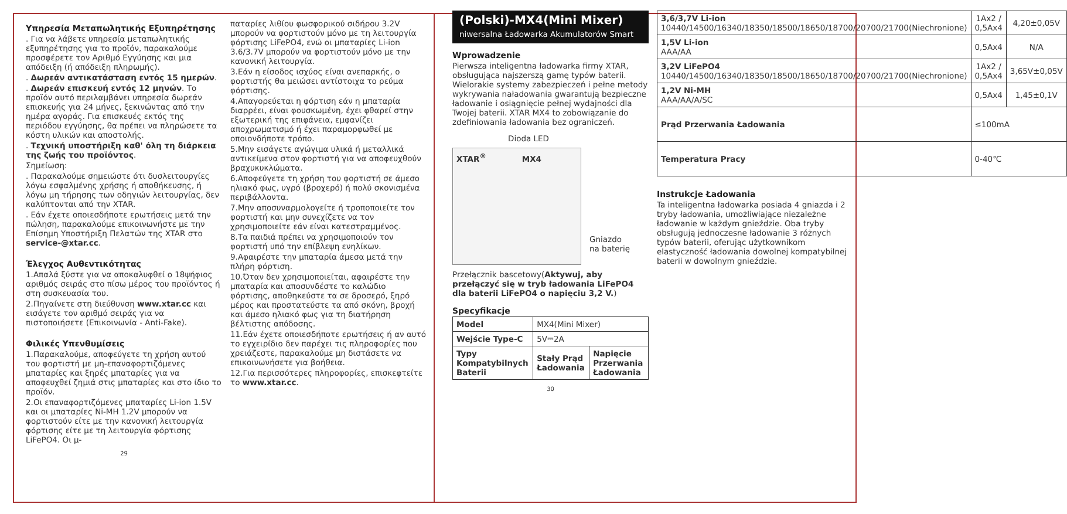Υπηρεσία Μεταπωλητικής Εξυπηρέτησης
. Για να λάβετε υπηρεσία μεταπωλητικής εξυπηρέτησης για το προϊόν, παρακαλούμε προσφέρετε τον Αριθμό Εγγύησης και μια απόδειξη (ή απόδειξη πληρωμής).
. Δωρεάν αντικατάσταση εντός 15 ημερών.
. Δωρεάν επισκευή εντός 12 μηνών. Το προϊόν αυτό περιλαμβάνει υπηρεσία δωρεάν επισκευής για 24 μήνες, ξεκινώντας από την ημέρα αγοράς. Για επισκευές εκτός της περιόδου εγγύησης, θα πρέπει να πληρώσετε τα κόστη υλικών και αποστολής.
. Τεχνική υποστήριξη καθ' όλη τη διάρκεια της ζωής του προϊόντος.
Σημείωση:
. Παρακαλούμε σημειώστε ότι δυσλειτουργίες λόγω εσφαλμένης χρήσης ή αποθήκευσης, ή λόγω μη τήρησης των οδηγιών λειτουργίας, δεν καλύπτονται από την XTAR.
. Εάν έχετε οποιεσδήποτε ερωτήσεις μετά την πώληση, παρακαλούμε επικοινωνήστε με την Επίσημη Υποστήριξη Πελατών της XTAR στο service-@xtar.cc.
Έλεγχος Αυθεντικότητας
1.Απαλά ξύστε για να αποκαλυφθεί ο 18ψήφιος αριθμός σειράς στο πίσω μέρος του προϊόντος ή στη συσκευασία του.
2.Πηγαίνετε στη διεύθυνση www.xtar.cc και εισάγετε τον αριθμό σειράς για να πιστοποιήσετε (Επικοινωνία - Anti-Fake).
Φιλικές Υπενθυμίσεις
1.Παρακαλούμε, αποφεύγετε τη χρήση αυτού του φορτιστή με μη-επαναφορτιζόμενες μπαταρίες και ξηρές μπαταρίες για να αποφευχθεί ζημιά στις μπαταρίες και στο ίδιο το προϊόν.
2.Οι επαναφορτιζόμενες μπαταρίες Li-ion 1.5V και οι μπαταρίες Ni-MH 1.2V μπορούν να φορτιστούν είτε με την κανονική λειτουργία φόρτισης είτε με τη λειτουργία φόρτισης LiFePO4. Οι μ-
29
παταρίες λιθίου φωσφορικού σιδήρου 3.2V μπορούν να φορτιστούν μόνο με τη λειτουργία φόρτισης LiFePO4, ενώ οι μπαταρίες Li-ion 3.6/3.7V μπορούν να φορτιστούν μόνο με την κανονική λειτουργία.
3.Εάν η είσοδος ισχύος είναι ανεπαρκής, ο φορτιστής θα μειώσει αντίστοιχα το ρεύμα φόρτισης.
4.Απαγορεύεται η φόρτιση εάν η μπαταρία διαρρέει, είναι φουσκωμένη, έχει φθαρεί στην εξωτερική της επιφάνεια, εμφανίζει αποχρωματισμό ή έχει παραμορφωθεί με οποιονδήποτε τρόπο.
5.Μην εισάγετε αγώγιμα υλικά ή μεταλλικά αντικείμενα στον φορτιστή για να αποφευχθούν βραχυκυκλώματα.
6.Αποφεύγετε τη χρήση του φορτιστή σε άμεσο ηλιακό φως, υγρό (βροχερό) ή πολύ σκονισμένα περιβάλλοντα.
7.Μην αποσυναρμολογείτε ή τροποποιείτε τον φορτιστή και μην συνεχίζετε να τον χρησιμοποιείτε εάν είναι κατεστραμμένος.
8.Τα παιδιά πρέπει να χρησιμοποιούν τον φορτιστή υπό την επίβλεψη ενηλίκων.
9.Αφαιρέστε την μπαταρία άμεσα μετά την πλήρη φόρτιση.
10.Όταν δεν χρησιμοποιείται, αφαιρέστε την μπαταρία και αποσυνδέστε το καλώδιο φόρτισης, αποθηκεύστε τα σε δροσερό, ξηρό μέρος και προστατεύστε τα από σκόνη, βροχή και άμεσο ηλιακό φως για τη διατήρηση βέλτιστης απόδοσης.
11.Εάν έχετε οποιεσδήποτε ερωτήσεις ή αν αυτό το εγχειρίδιο δεν παρέχει τις πληροφορίες που χρειάζεστε, παρακαλούμε μη διστάσετε να επικοινωνήσετε για βοήθεια.
12.Για περισσότερες πληροφορίες, επισκεφτείτε το www.xtar.cc.
(Polski)-MX4(Mini Mixer)
niwersalna Ładowarka Akumulatorów Smart
Wprowadzenie
Pierwsza inteligentna ładowarka firmy XTAR, obsługująca najszerszą gamę typów baterii. Wielorakie systemy zabezpieczeń i pełne metody wykrywania naładowania gwarantują bezpieczne ładowanie i osiągnięcie pełnej wydajności dla Twojej baterii. XTAR MX4 to zobowiązanie do zdefiniowania ładowania bez ograniczeń.
Dioda LED
XTAR<sup>®</sup> MX4
Gniazdo
na baterię
Przełącznik bascetowy(Aktywuj, aby przełączyć się w tryb ładowania LiFePO4 dla baterii LiFePO4 o napięciu 3,2 V.)
Specyfikacje
| Model | MX4(Mini Mixer) | |
| Wejście Type-C | 5V⎓2A | |
| Typy Kompatybilnych Baterii | Stały Prąd Ładowania | Napięcie Przerwania Ładowania |
30
| 3,6/3,7V Li-ion 10440/14500/16340/18350/18500/18650/18700/20700/21700(Niechronione) | 1Ax2 / 0,5Ax4 | 4,20±0,05V |
| 1,5V Li-ion AAA/AA | 0,5Ax4 | N/A |
| 3,2V LiFePO4 10440/14500/16340/18350/18500/18650/18700/20700/21700(Niechronione) | 1Ax2 / 0,5Ax4 | 3,65V±0,05V |
| 1,2V Ni-MH AAA/AA/A/SC | 0,5Ax4 | 1,45±0,1V |
| Prąd Przerwania Ładowania | ≤100mA | |
| Temperatura Pracy | 0-40℃ | |
Instrukcje Ładowania
Ta inteligentna ładowarka posiada 4 gniazda i 2 tryby ładowania, umożliwiające niezależne ładowanie w każdym gnieździe. Oba tryby obsługują jednoczesne ładowanie 3 różnych typów baterii, oferując użytkownikom elastyczność ładowania dowolnej kompatybilnej baterii w dowolnym gnieździe.